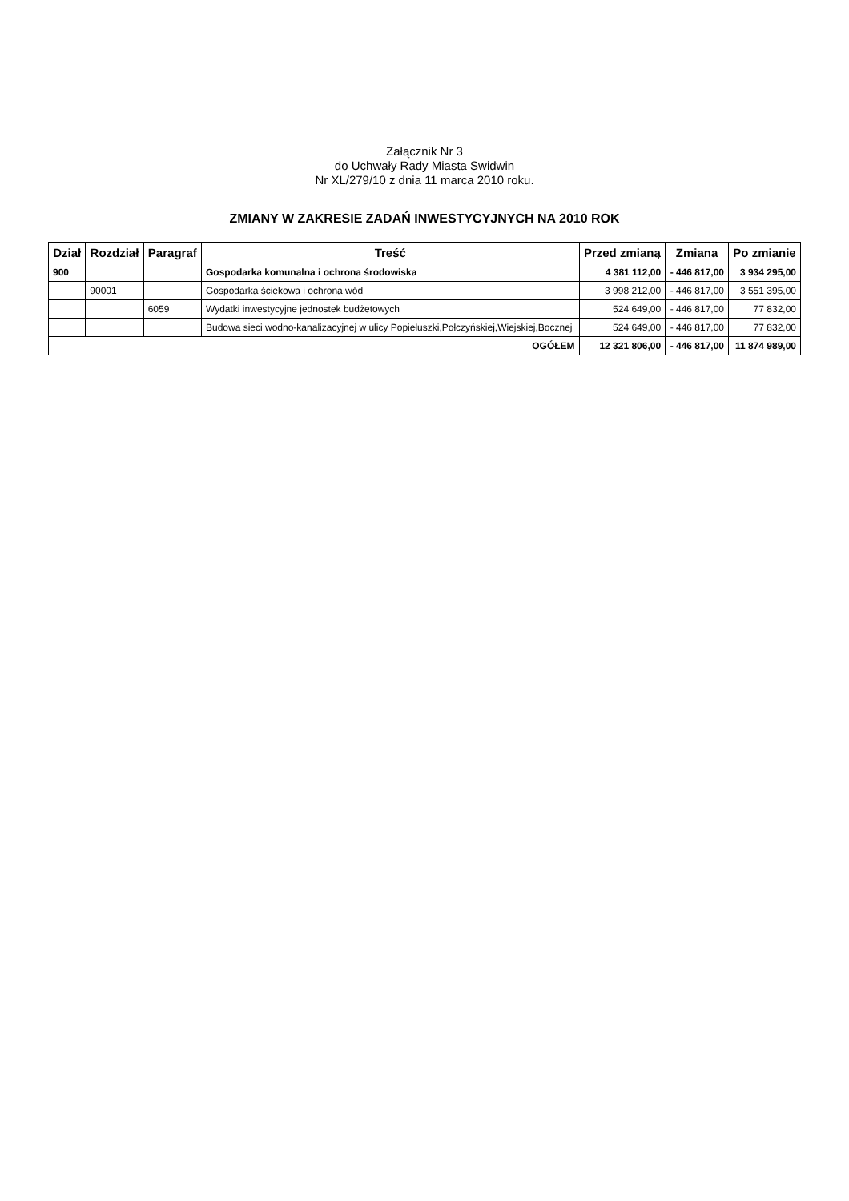Załącznik Nr 3
do Uchwały Rady Miasta Swidwin
Nr XL/279/10 z dnia 11 marca 2010 roku.
ZMIANY W ZAKRESIE ZADAŃ INWESTYCYJNYCH NA 2010 ROK
| Dział | Rozdział | Paragraf | Treść | Przed zmianą | Zmiana | Po zmianie |
| --- | --- | --- | --- | --- | --- | --- |
| 900 | | | Gospodarka komunalna i ochrona środowiska | 4 381 112,00 | - 446 817,00 | 3 934 295,00 |
| | 90001 | | Gospodarka ściekowa i ochrona wód | 3 998 212,00 | - 446 817,00 | 3 551 395,00 |
| | | 6059 | Wydatki inwestycyjne jednostek budżetowych | 524 649,00 | - 446 817,00 | 77 832,00 |
| | | | Budowa sieci wodno-kanalizacyjnej w ulicy Popiełuszki,Połczyńskiej,Wiejskiej,Bocznej | 524 649,00 | - 446 817,00 | 77 832,00 |
| OGÓŁEM | | | | 12 321 806,00 | - 446 817,00 | 11 874 989,00 |